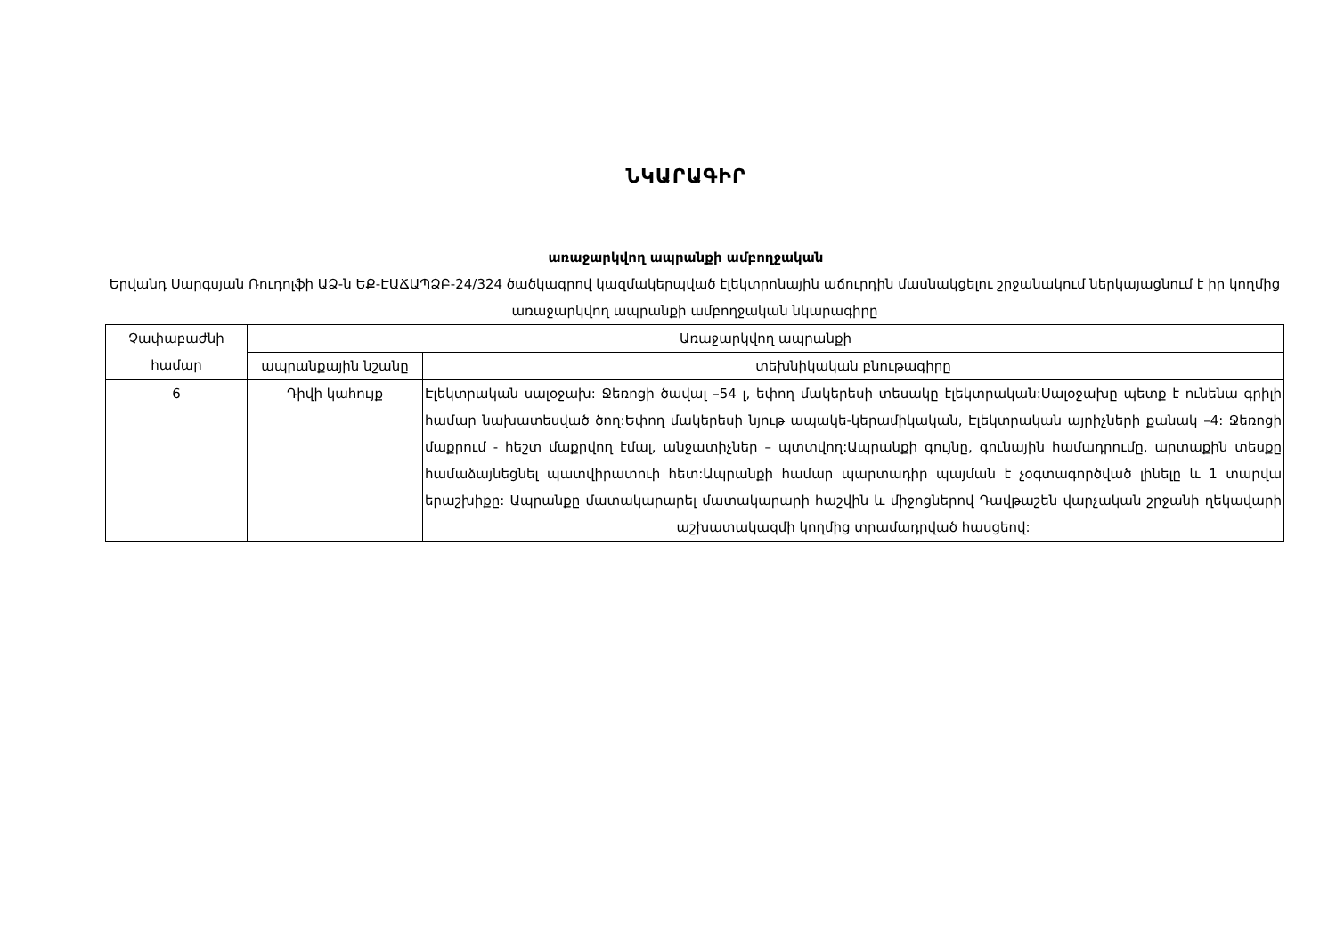ՆԿԱՐԱԳԻՐ
առաջարկվող ապրանքի ամբողջական
Երվանդ Սարգսյան Ռուդոլֆի ԱՁ-ն ԵՔ-ԷԱՃԱՊՁԲ-24/324 ծածկագրով կազմակերպված էլեկտրոնային աճուրդին մասնակցելու շրջանակում ներկայացնում է իր կողմից առաջարկվող ապրանքի ամբողջական նկարագիրը
| Չափաբաժնի համար | Առաջարկվող ապրանքի | |
| --- | --- | --- |
| | ապրանքային նշանը | տեխնիկական բնութագիրը |
| 6 | Դիվի կաhույք | Էլեկտրական սալօջախ: Ջեռոցի ծավալ –54 լ, եփող մակերեսի տեսակը էլեկտրական:Սալօջախը պետք է ունենա գրիլի համար նախատեսված ծող:Եփող մակերեսի նյութ ապակե-կերամիկական, Էլեկտրական այրիչների քանակ –4: Ջեռոցի մաքրում - հեշտ մաքրվող էմալ, անջատիչներ – պտտվող:Ապրանքի գույնը, գունային համադրումը, արտաքին տեսքը համաձայնեցնել պատվիրատուի հետ:Ապրանքի համար պարտադիր պայման է չօգտագործված լինելը և 1 տարվա երաշխիքը: Ապրանքը մատակարարել մատակարարի հաշվին և միջոցներով Դավթաշեն վարչական շրջանի ղեկավարի աշխատակազմի կողմից տրամադրված հասցեով: |